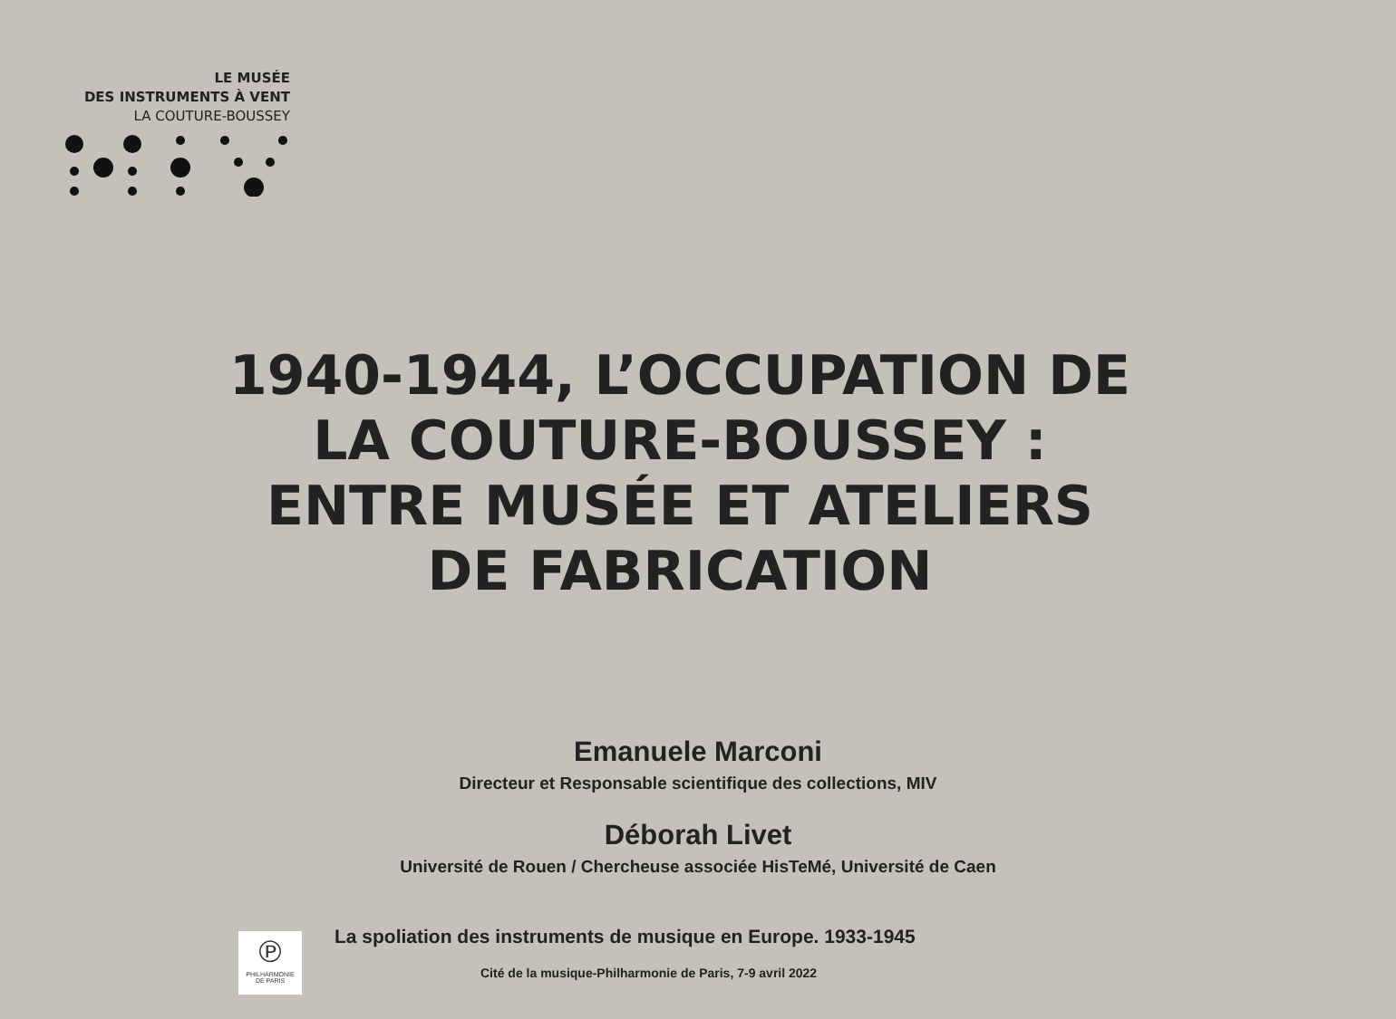LE MUSÉE
DES INSTRUMENTS À VENT
LA COUTURE-BOUSSEY
1940-1944, L’OCCUPATION DE
LA COUTURE-BOUSSEY :
ENTRE MUSÉE ET ATELIERS
DE FABRICATION
Emanuele Marconi
Directeur et Responsable scientifique des collections, MIV
Déborah Livet
Université de Rouen / Chercheuse associée HisTeMé, Université de Caen
℗
PHILHARMONIE
DE PARIS
La spoliation des instruments de musique en Europe. 1933-1945
Cité de la musique-Philharmonie de Paris, 7-9 avril 2022